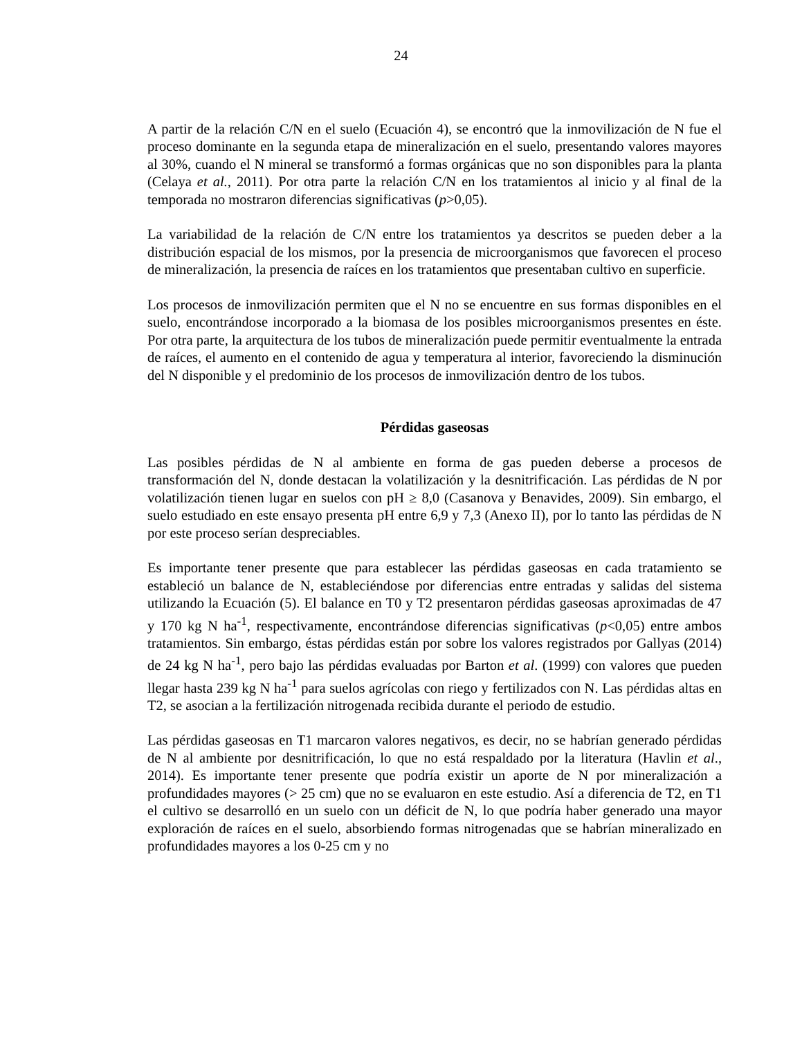24
A partir de la relación C/N en el suelo (Ecuación 4), se encontró que la inmovilización de N fue el proceso dominante en la segunda etapa de mineralización en el suelo, presentando valores mayores al 30%, cuando el N mineral se transformó a formas orgánicas que no son disponibles para la planta (Celaya et al., 2011). Por otra parte la relación C/N en los tratamientos al inicio y al final de la temporada no mostraron diferencias significativas (p>0,05).
La variabilidad de la relación de C/N entre los tratamientos ya descritos se pueden deber a la distribución espacial de los mismos, por la presencia de microorganismos que favorecen el proceso de mineralización, la presencia de raíces en los tratamientos que presentaban cultivo en superficie.
Los procesos de inmovilización permiten que el N no se encuentre en sus formas disponibles en el suelo, encontrándose incorporado a la biomasa de los posibles microorganismos presentes en éste. Por otra parte, la arquitectura de los tubos de mineralización puede permitir eventualmente la entrada de raíces, el aumento en el contenido de agua y temperatura al interior, favoreciendo la disminución del N disponible y el predominio de los procesos de inmovilización dentro de los tubos.
Pérdidas gaseosas
Las posibles pérdidas de N al ambiente en forma de gas pueden deberse a procesos de transformación del N, donde destacan la volatilización y la desnitrificación. Las pérdidas de N por volatilización tienen lugar en suelos con pH ≥ 8,0 (Casanova y Benavides, 2009). Sin embargo, el suelo estudiado en este ensayo presenta pH entre 6,9 y 7,3 (Anexo II), por lo tanto las pérdidas de N por este proceso serían despreciables.
Es importante tener presente que para establecer las pérdidas gaseosas en cada tratamiento se estableció un balance de N, estableciéndose por diferencias entre entradas y salidas del sistema utilizando la Ecuación (5). El balance en T0 y T2 presentaron pérdidas gaseosas aproximadas de 47 y 170 kg N ha<sup>-1</sup>, respectivamente, encontrándose diferencias significativas (p<0,05) entre ambos tratamientos. Sin embargo, éstas pérdidas están por sobre los valores registrados por Gallyas (2014) de 24 kg N ha<sup>-1</sup>, pero bajo las pérdidas evaluadas por Barton et al. (1999) con valores que pueden llegar hasta 239 kg N ha<sup>-1</sup> para suelos agrícolas con riego y fertilizados con N. Las pérdidas altas en T2, se asocian a la fertilización nitrogenada recibida durante el periodo de estudio.
Las pérdidas gaseosas en T1 marcaron valores negativos, es decir, no se habrían generado pérdidas de N al ambiente por desnitrificación, lo que no está respaldado por la literatura (Havlin et al., 2014). Es importante tener presente que podría existir un aporte de N por mineralización a profundidades mayores (> 25 cm) que no se evaluaron en este estudio. Así a diferencia de T2, en T1 el cultivo se desarrolló en un suelo con un déficit de N, lo que podría haber generado una mayor exploración de raíces en el suelo, absorbiendo formas nitrogenadas que se habrían mineralizado en profundidades mayores a los 0-25 cm y no